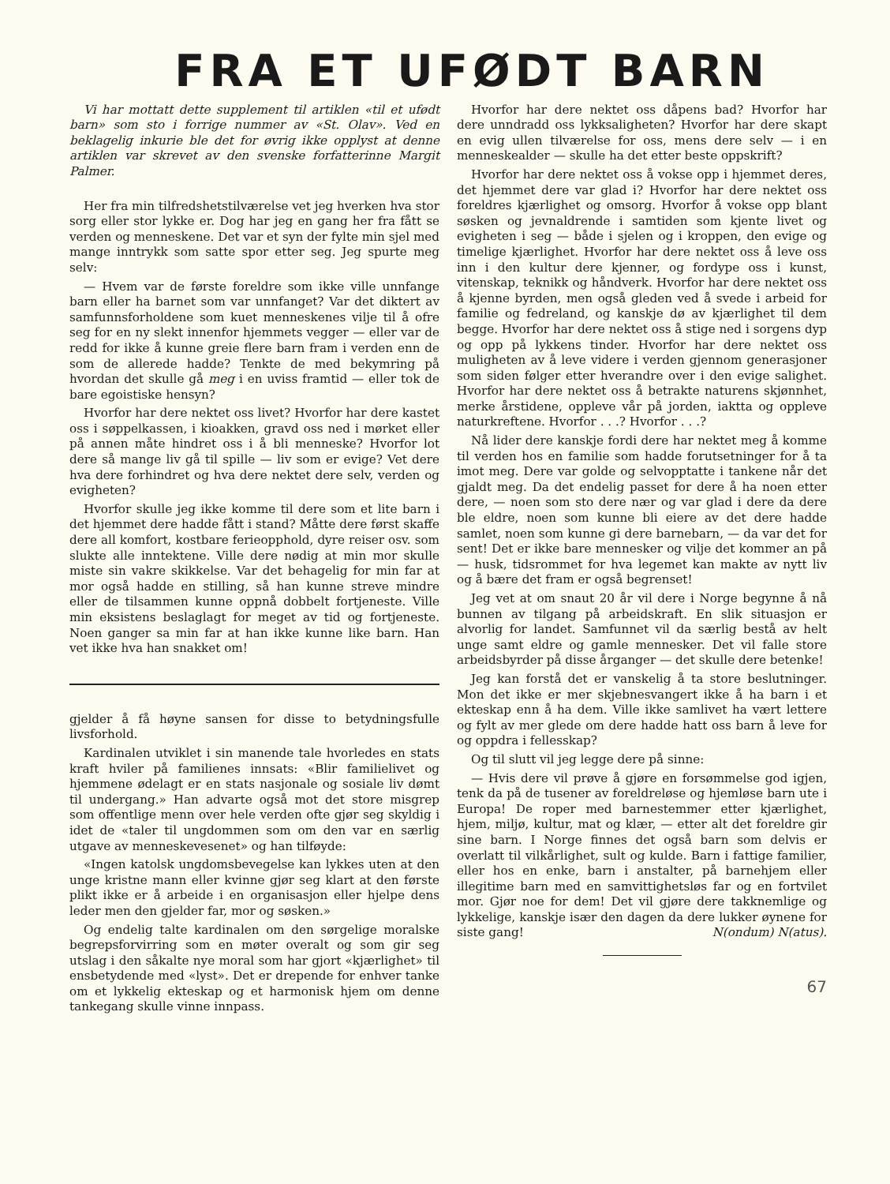FRA ET UFØDT BARN
Vi har mottatt dette supplement til artiklen «til et ufødt barn» som sto i forrige nummer av «St. Olav». Ved en beklagelig inkurie ble det for øvrig ikke opplyst at denne artiklen var skrevet av den svenske forfatterinne Margit Palmer.
Her fra min tilfredshetstilværelse vet jeg hverken hva stor sorg eller stor lykke er. Dog har jeg en gang her fra fått se verden og menneskene. Det var et syn der fylte min sjel med mange inntrykk som satte spor etter seg. Jeg spurte meg selv:
— Hvem var de første foreldre som ikke ville unnfange barn eller ha barnet som var unnfanget? Var det diktert av samfunnsforholdene som kuet menneskenes vilje til å ofre seg for en ny slekt innenfor hjemmets vegger — eller var de redd for ikke å kunne greie flere barn fram i verden enn de som de allerede hadde? Tenkte de med bekymring på hvordan det skulle gå meg i en uviss framtid — eller tok de bare egoistiske hensyn?
Hvorfor har dere nektet oss livet? Hvorfor har dere kastet oss i søppelkassen, i kioakken, gravd oss ned i mørket eller på annen måte hindret oss i å bli menneske? Hvorfor lot dere så mange liv gå til spille — liv som er evige? Vet dere hva dere forhindret og hva dere nektet dere selv, verden og evigheten?
Hvorfor skulle jeg ikke komme til dere som et lite barn i det hjemmet dere hadde fått i stand? Måtte dere først skaffe dere all komfort, kostbare ferieopphold, dyre reiser osv. som slukte alle inntektene. Ville dere nødig at min mor skulle miste sin vakre skikkelse. Var det behagelig for min far at mor også hadde en stilling, så han kunne streve mindre eller de tilsammen kunne oppnå dobbelt fortjeneste. Ville min eksistens beslaglagt for meget av tid og fortjeneste. Noen ganger sa min far at han ikke kunne like barn. Han vet ikke hva han snakket om!
gjelder å få høyne sansen for disse to betydningsfulle livsforhold.
Kardinalen utviklet i sin manende tale hvorledes en stats kraft hviler på familienes innsats: «Blir familielivet og hjemmene ødelagt er en stats nasjonale og sosiale liv dømt til undergang.» Han advarte også mot det store misgrep som offentlige menn over hele verden ofte gjør seg skyldig i idet de «taler til ungdommen som om den var en særlig utgave av menneskevesenet» og han tilføyde:
«Ingen katolsk ungdomsbevegelse kan lykkes uten at den unge kristne mann eller kvinne gjør seg klart at den første plikt ikke er å arbeide i en organisasjon eller hjelpe dens leder men den gjelder far, mor og søsken.»
Og endelig talte kardinalen om den sørgelige moralske begrepsforvirring som en møter overalt og som gir seg utslag i den såkalte nye moral som har gjort «kjærlighet» til ensbetydende med «lyst». Det er drepende for enhver tanke om et lykkelig ekteskap og et harmonisk hjem om denne tankegang skulle vinne innpass.
Hvorfor har dere nektet oss dåpens bad? Hvorfor har dere unndradd oss lykksaligheten? Hvorfor har dere skapt en evig ullen tilværelse for oss, mens dere selv — i en menneskealder — skulle ha det etter beste oppskrift?
Hvorfor har dere nektet oss å vokse opp i hjemmet deres, det hjemmet dere var glad i? Hvorfor har dere nektet oss foreldres kjærlighet og omsorg. Hvorfor å vokse opp blant søsken og jevnaldrende i samtiden som kjente livet og evigheten i seg — både i sjelen og i kroppen, den evige og timelige kjærlighet. Hvorfor har dere nektet oss å leve oss inn i den kultur dere kjenner, og fordype oss i kunst, vitenskap, teknikk og håndverk. Hvorfor har dere nektet oss å kjenne byrden, men også gleden ved å svede i arbeid for familie og fedreland, og kanskje dø av kjærlighet til dem begge. Hvorfor har dere nektet oss å stige ned i sorgens dyp og opp på lykkens tinder. Hvorfor har dere nektet oss muligheten av å leve videre i verden gjennom generasjoner som siden følger etter hverandre over i den evige salighet. Hvorfor har dere nektet oss å betrakte naturens skjønnhet, merke årstidene, oppleve vår på jorden, iaktta og oppleve naturkreftene. Hvorfor . . .? Hvorfor . . .?
Nå lider dere kanskje fordi dere har nektet meg å komme til verden hos en familie som hadde forutsetninger for å ta imot meg. Dere var golde og selvopptatte i tankene når det gjaldt meg. Da det endelig passet for dere å ha noen etter dere, — noen som sto dere nær og var glad i dere da dere ble eldre, noen som kunne bli eiere av det dere hadde samlet, noen som kunne gi dere barnebarn, — da var det for sent! Det er ikke bare mennesker og vilje det kommer an på — husk, tidsrommet for hva legemet kan makte av nytt liv og å bære det fram er også begrenset!
Jeg vet at om snaut 20 år vil dere i Norge begynne å nå bunnen av tilgang på arbeidskraft. En slik situasjon er alvorlig for landet. Samfunnet vil da særlig bestå av helt unge samt eldre og gamle mennesker. Det vil falle store arbeidsbyrder på disse årganger — det skulle dere betenke!
Jeg kan forstå det er vanskelig å ta store beslutninger. Mon det ikke er mer skjebnesvangert ikke å ha barn i et ekteskap enn å ha dem. Ville ikke samlivet ha vært lettere og fylt av mer glede om dere hadde hatt oss barn å leve for og oppdra i fellesskap?
Og til slutt vil jeg legge dere på sinne:
— Hvis dere vil prøve å gjøre en forsømmelse god igjen, tenk da på de tusener av foreldreløse og hjemløse barn ute i Europa! De roper med barnestemmer etter kjærlighet, hjem, miljø, kultur, mat og klær, — etter alt det foreldre gir sine barn. I Norge finnes det også barn som delvis er overlatt til vilkårlighet, sult og kulde. Barn i fattige familier, eller hos en enke, barn i anstalter, på barnehjem eller illegitime barn med en samvittighetsløs far og en fortvilet mor. Gjør noe for dem! Det vil gjøre dere takknemlige og lykkelige, kanskje især den dagen da dere lukker øynene for siste gang! N(ondum) N(atus).
67